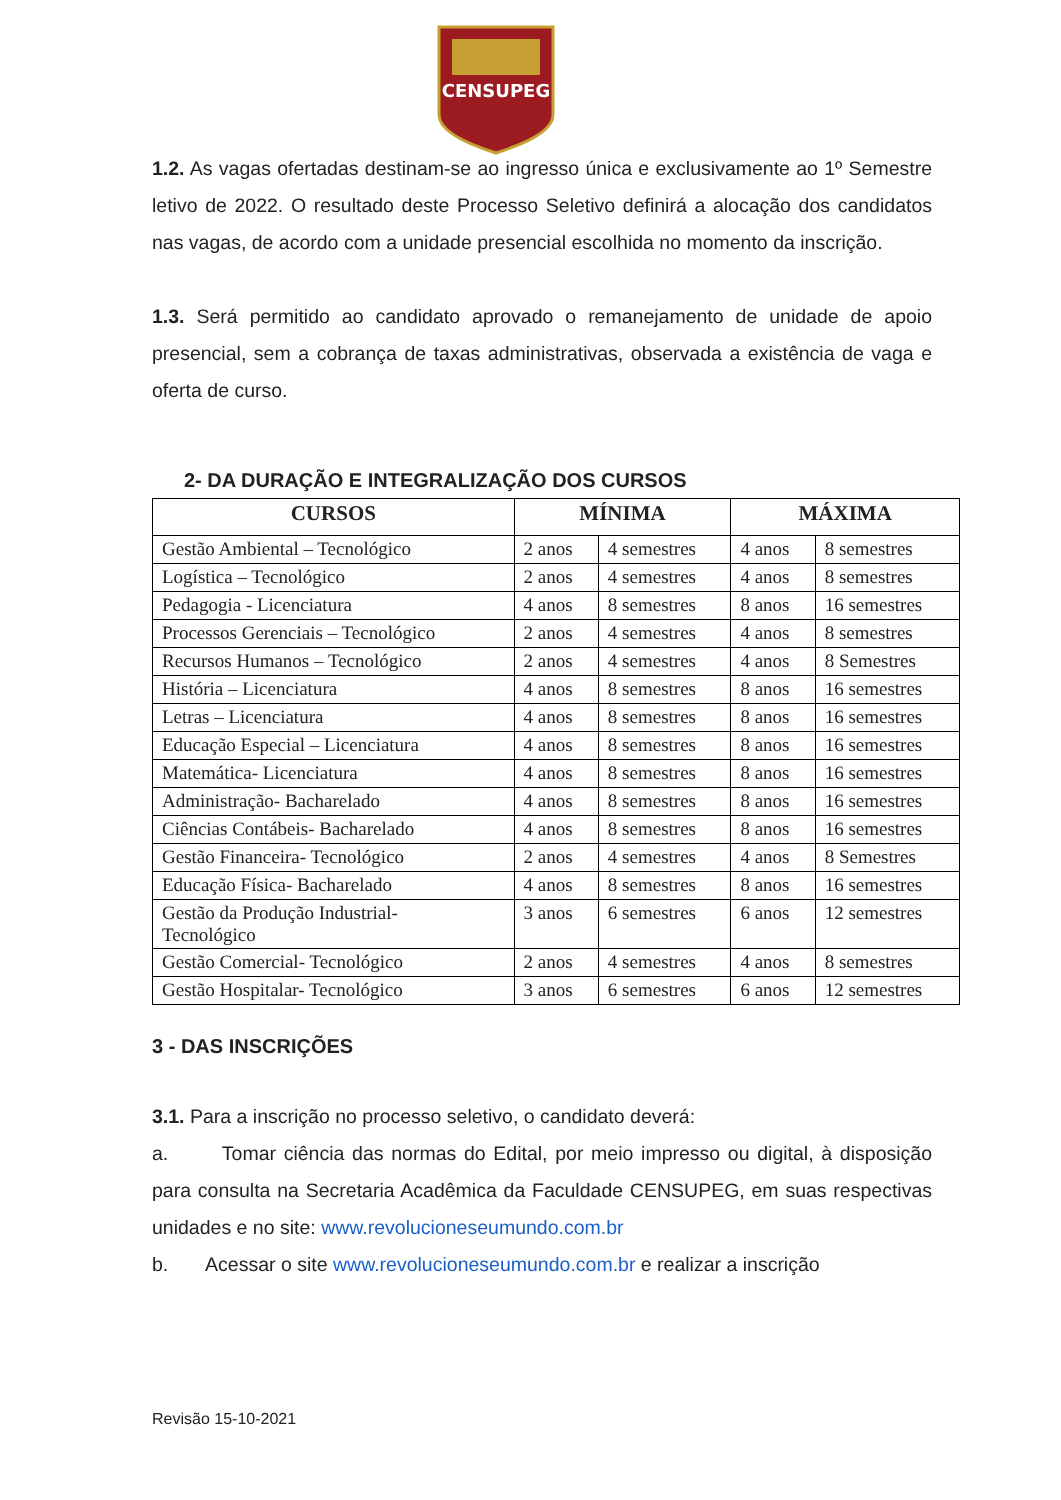CENSUPEG
1.2. As vagas ofertadas destinam-se ao ingresso única e exclusivamente ao 1º Semestre letivo de 2022. O resultado deste Processo Seletivo definirá a alocação dos candidatos nas vagas, de acordo com a unidade presencial escolhida no momento da inscrição.
1.3. Será permitido ao candidato aprovado o remanejamento de unidade de apoio presencial, sem a cobrança de taxas administrativas, observada a existência de vaga e oferta de curso.
2- DA DURAÇÃO E INTEGRALIZAÇÃO DOS CURSOS
| CURSOS | MÍNIMA | | MÁXIMA | |
| --- | --- | --- | --- | --- |
| Gestão Ambiental – Tecnológico | 2 anos | 4 semestres | 4 anos | 8 semestres |
| Logística – Tecnológico | 2 anos | 4 semestres | 4 anos | 8 semestres |
| Pedagogia - Licenciatura | 4 anos | 8 semestres | 8 anos | 16 semestres |
| Processos Gerenciais – Tecnológico | 2 anos | 4 semestres | 4 anos | 8 semestres |
| Recursos Humanos – Tecnológico | 2 anos | 4 semestres | 4 anos | 8 Semestres |
| História – Licenciatura | 4 anos | 8 semestres | 8 anos | 16 semestres |
| Letras – Licenciatura | 4 anos | 8 semestres | 8 anos | 16 semestres |
| Educação Especial – Licenciatura | 4 anos | 8 semestres | 8 anos | 16 semestres |
| Matemática- Licenciatura | 4 anos | 8 semestres | 8 anos | 16 semestres |
| Administração- Bacharelado | 4 anos | 8 semestres | 8 anos | 16 semestres |
| Ciências Contábeis- Bacharelado | 4 anos | 8 semestres | 8 anos | 16 semestres |
| Gestão Financeira- Tecnológico | 2 anos | 4 semestres | 4 anos | 8 Semestres |
| Educação Física- Bacharelado | 4 anos | 8 semestres | 8 anos | 16 semestres |
| Gestão da Produção Industrial- Tecnológico | 3 anos | 6 semestres | 6 anos | 12 semestres |
| Gestão Comercial- Tecnológico | 2 anos | 4 semestres | 4 anos | 8 semestres |
| Gestão Hospitalar- Tecnológico | 3 anos | 6 semestres | 6 anos | 12 semestres |
3 - DAS INSCRIÇÕES
3.1. Para a inscrição no processo seletivo, o candidato deverá:
a. Tomar ciência das normas do Edital, por meio impresso ou digital, à disposição para consulta na Secretaria Acadêmica da Faculdade CENSUPEG, em suas respectivas unidades e no site: www.revolucioneseumundo.com.br
b. Acessar o site www.revolucioneseumundo.com.br e realizar a inscrição
Revisão 15-10-2021